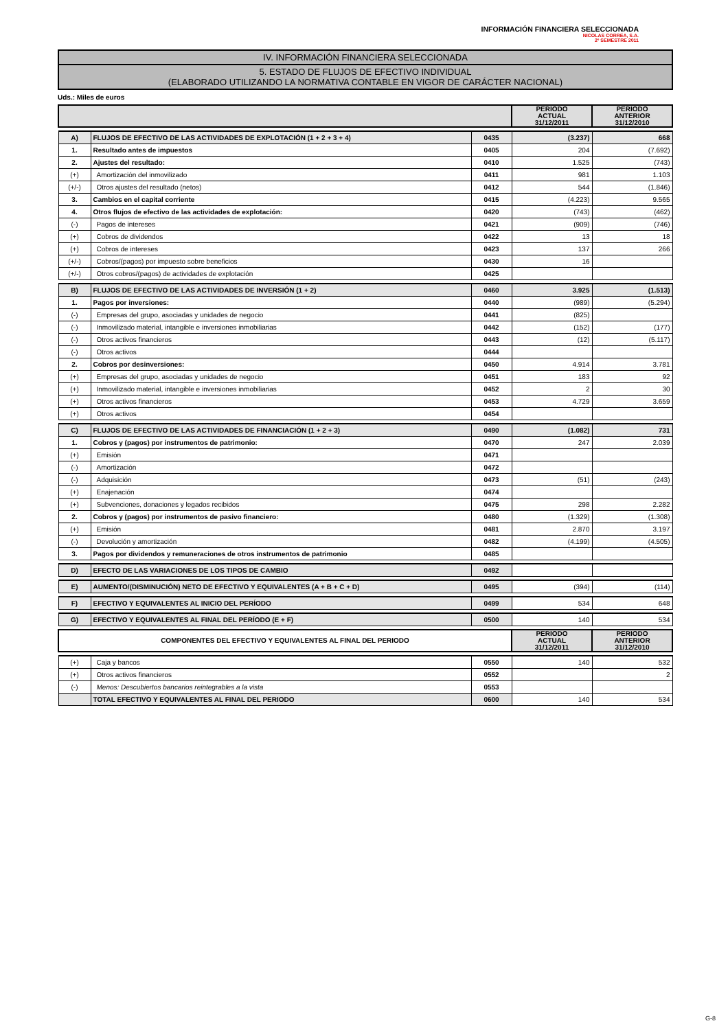INFORMACIÓN FINANCIERA SELECCIONADA
NICOLAS CORREA, S.A.
2º SEMESTRE 2011
IV. INFORMACIÓN FINANCIERA SELECCIONADA
5. ESTADO DE FLUJOS DE EFECTIVO INDIVIDUAL
(ELABORADO UTILIZANDO LA NORMATIVA CONTABLE EN VIGOR DE CARÁCTER NACIONAL)
Uds.: Miles de euros
| | | | PERIODO ACTUAL 31/12/2011 | PERIODO ANTERIOR 31/12/2010 |
| --- | --- | --- | --- | --- |
| A) | FLUJOS DE EFECTIVO DE LAS ACTIVIDADES DE EXPLOTACIÓN (1 + 2 + 3 + 4) | 0435 | (3.237) | 668 |
| 1. | Resultado antes de impuestos | 0405 | 204 | (7.692) |
| 2. | Ajustes del resultado: | 0410 | 1.525 | (743) |
| (+) | Amortización del inmovilizado | 0411 | 981 | 1.103 |
| (+/-) | Otros ajustes del resultado (netos) | 0412 | 544 | (1.846) |
| 3. | Cambios en el capital corriente | 0415 | (4.223) | 9.565 |
| 4. | Otros flujos de efectivo de las actividades de explotación: | 0420 | (743) | (462) |
| (-) | Pagos de intereses | 0421 | (909) | (746) |
| (+) | Cobros de dividendos | 0422 | 13 | 18 |
| (+) | Cobros de intereses | 0423 | 137 | 266 |
| (+/-) | Cobros/(pagos) por impuesto sobre beneficios | 0430 | 16 | |
| (+/-) | Otros cobros/(pagos) de actividades de explotación | 0425 | | |
| B) | FLUJOS DE EFECTIVO DE LAS ACTIVIDADES DE INVERSIÓN (1 + 2) | 0460 | 3.925 | (1.513) |
| 1. | Pagos por inversiones: | 0440 | (989) | (5.294) |
| (-) | Empresas del grupo, asociadas y unidades de negocio | 0441 | (825) | |
| (-) | Inmovilizado material, intangible e inversiones inmobiliarias | 0442 | (152) | (177) |
| (-) | Otros activos financieros | 0443 | (12) | (5.117) |
| (-) | Otros activos | 0444 | | |
| 2. | Cobros por desinversiones: | 0450 | 4.914 | 3.781 |
| (+) | Empresas del grupo, asociadas y unidades de negocio | 0451 | 183 | 92 |
| (+) | Inmovilizado material, intangible e inversiones inmobiliarias | 0452 | 2 | 30 |
| (+) | Otros activos financieros | 0453 | 4.729 | 3.659 |
| (+) | Otros activos | 0454 | | |
| C) | FLUJOS DE EFECTIVO DE LAS ACTIVIDADES DE FINANCIACIÓN (1 + 2 + 3) | 0490 | (1.082) | 731 |
| 1. | Cobros y (pagos) por instrumentos de patrimonio: | 0470 | 247 | 2.039 |
| (+) | Emisión | 0471 | | |
| (-) | Amortización | 0472 | | |
| (-) | Adquisición | 0473 | (51) | (243) |
| (+) | Enajenación | 0474 | | |
| (+) | Subvenciones, donaciones y legados recibidos | 0475 | 298 | 2.282 |
| 2. | Cobros y (pagos) por instrumentos de pasivo financiero: | 0480 | (1.329) | (1.308) |
| (+) | Emisión | 0481 | 2.870 | 3.197 |
| (-) | Devolución y amortización | 0482 | (4.199) | (4.505) |
| 3. | Pagos por dividendos y remuneraciones de otros instrumentos de patrimonio | 0485 | | |
| D) | EFECTO DE LAS VARIACIONES DE LOS TIPOS DE CAMBIO | 0492 | | |
| E) | AUMENTO/(DISMINUCIÓN) NETO DE EFECTIVO Y EQUIVALENTES (A + B + C + D) | 0495 | (394) | (114) |
| F) | EFECTIVO Y EQUIVALENTES AL INICIO DEL PERÍODO | 0499 | 534 | 648 |
| G) | EFECTIVO Y EQUIVALENTES AL FINAL DEL PERÍODO (E + F) | 0500 | 140 | 534 |
| COMPONENTES DEL EFECTIVO Y EQUIVALENTES AL FINAL DEL PERIODO | | | PERIODO ACTUAL 31/12/2011 | PERIODO ANTERIOR 31/12/2010 |
| (+) | Caja y bancos | 0550 | 140 | 532 |
| (+) | Otros activos financieros | 0552 | | 2 |
| (-) | Menos: Descubiertos bancarios reintegrables a la vista | 0553 | | |
| | TOTAL EFECTIVO Y EQUIVALENTES AL FINAL DEL PERIODO | 0600 | 140 | 534 |
G-8